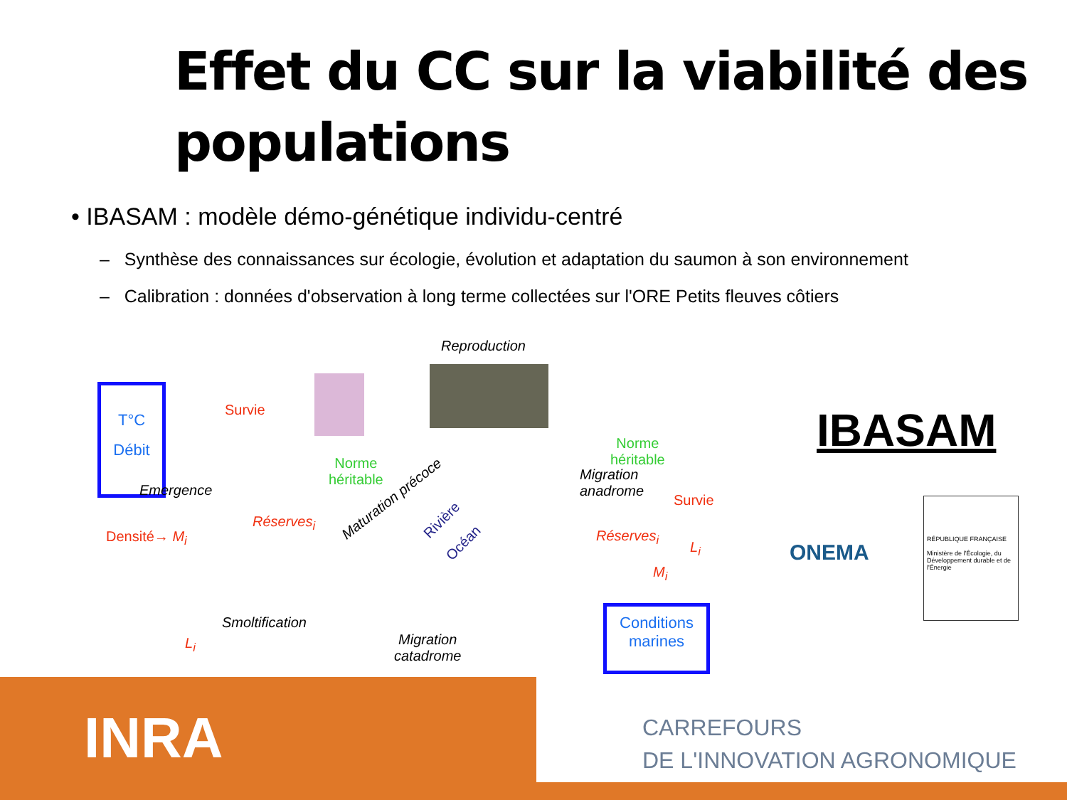Effet du CC sur la viabilité des
populations
• IBASAM : modèle démo-génétique individu-centré
– Synthèse des connaissances sur écologie, évolution et adaptation du saumon à son environnement
– Calibration : données d'observation à long terme collectées sur l'ORE Petits fleuves côtiers
Reproduction
T°C
Débit
Survie
Norme
héritable
Emergence
Réserves<sub>i</sub>
Maturation précoce
Densité→ M<sub>i</sub>
L<sub>i</sub>
Smoltification
Migration
catadrome
Rivière
Océan
Norme
héritable
Migration
anadrome
Survie
Réserves<sub>i</sub>
L<sub>i</sub>
M<sub>i</sub>
Conditions
marines
IBASAM
ONEMA
RÉPUBLIQUE FRANÇAISE
Ministère de l'Écologie, du Développement durable et de l'Énergie
INRA
CARREFOURS
DE L'INNOVATION AGRONOMIQUE